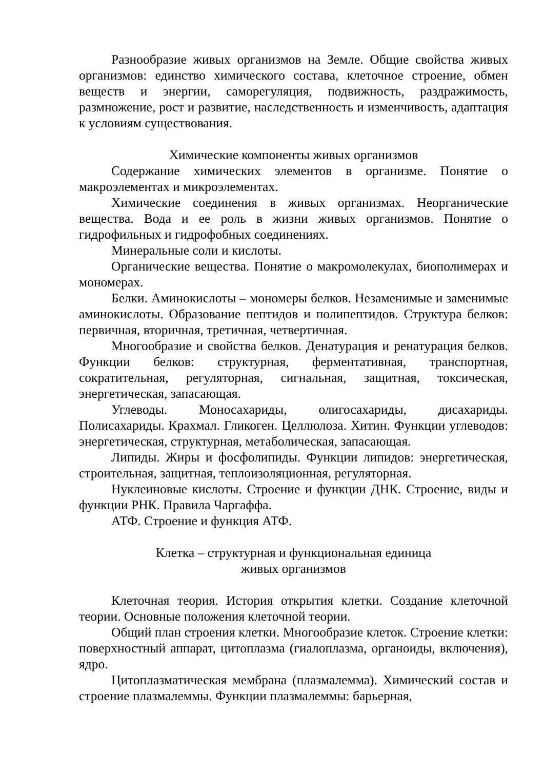Разнообразие живых организмов на Земле. Общие свойства живых организмов: единство химического состава, клеточное строение, обмен веществ и энергии, саморегуляция, подвижность, раздражимость, размножение, рост и развитие, наследственность и изменчивость, адаптация к условиям существования.
Химические компоненты живых организмов
Содержание химических элементов в организме. Понятие о макроэлементах и микроэлементах.
Химические соединения в живых организмах. Неорганические вещества. Вода и ее роль в жизни живых организмов. Понятие о гидрофильных и гидрофобных соединениях.
Минеральные соли и кислоты.
Органические вещества. Понятие о макромолекулах, биополимерах и мономерах.
Белки. Аминокислоты – мономеры белков. Незаменимые и заменимые аминокислоты. Образование пептидов и полипептидов. Структура белков: первичная, вторичная, третичная, четвертичная.
Многообразие и свойства белков. Денатурация и ренатурация белков. Функции белков: структурная, ферментативная, транспортная, сократительная, регуляторная, сигнальная, защитная, токсическая, энергетическая, запасающая.
Углеводы. Моносахариды, олигосахариды, дисахариды. Полисахариды. Крахмал. Гликоген. Целлюлоза. Хитин. Функции углеводов: энергетическая, структурная, метаболическая, запасающая.
Липиды. Жиры и фосфолипиды. Функции липидов: энергетическая, строительная, защитная, теплоизоляционная, регуляторная.
Нуклеиновые кислоты. Строение и функции ДНК. Строение, виды и функции РНК. Правила Чаргаффа.
АТФ. Строение и функция АТФ.
Клетка – структурная и функциональная единица
живых организмов
Клеточная теория. История открытия клетки. Создание клеточной теории. Основные положения клеточной теории.
Общий план строения клетки. Многообразие клеток. Строение клетки: поверхностный аппарат, цитоплазма (гиалоплазма, органоиды, включения), ядро.
Цитоплазматическая мембрана (плазмалемма). Химический состав и строение плазмалеммы. Функции плазмалеммы: барьерная,